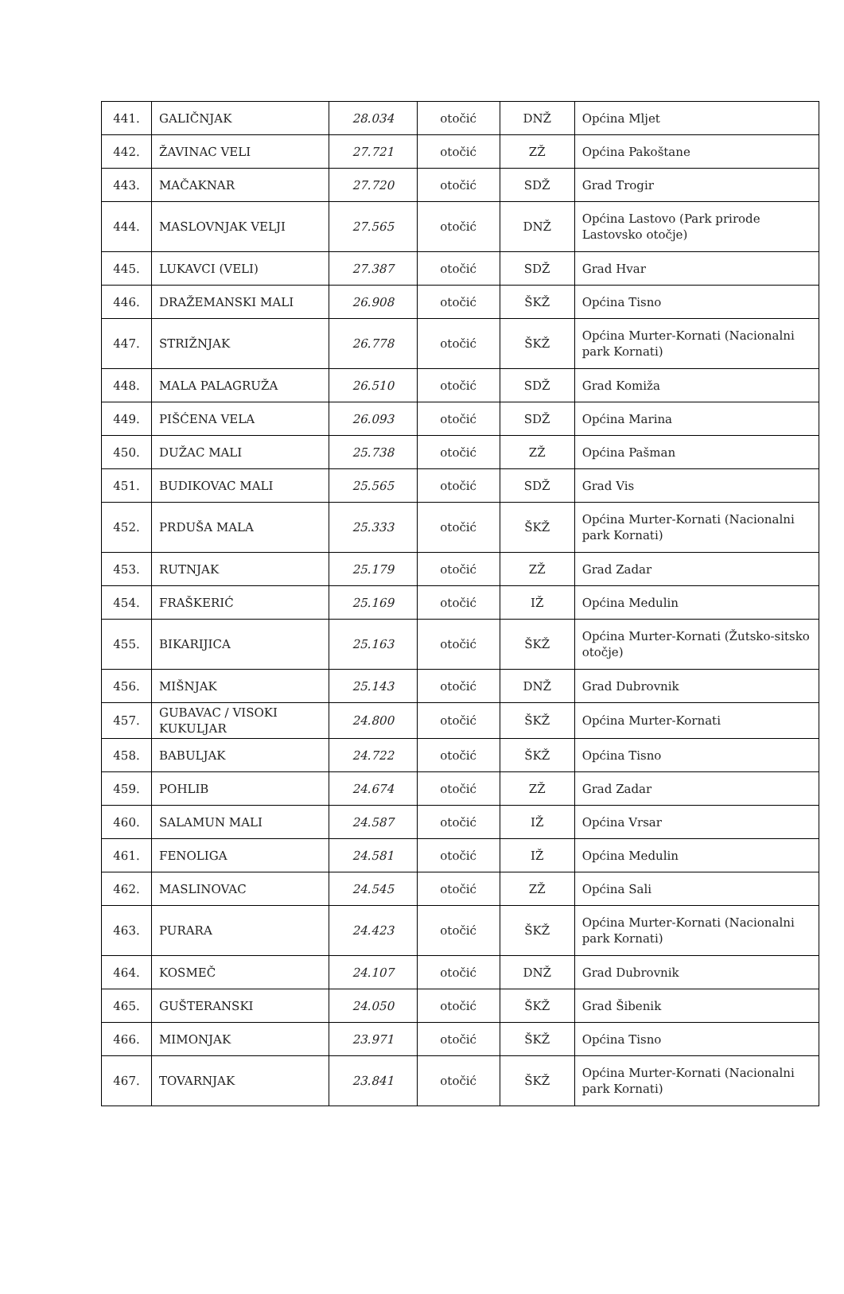| 441. | GALIČNJAK | 28.034 | otočić | DNŽ | Općina Mljet |
| 442. | ŽAVINAC VELI | 27.721 | otočić | ZŽ | Općina Pakoštane |
| 443. | MAČAKNAR | 27.720 | otočić | SDŽ | Grad Trogir |
| 444. | MASLOVNJAK VELJI | 27.565 | otočić | DNŽ | Općina Lastovo (Park prirode Lastovsko otočje) |
| 445. | LUKAVCI (VELI) | 27.387 | otočić | SDŽ | Grad Hvar |
| 446. | DRAŽEMANSKI MALI | 26.908 | otočić | ŠKŽ | Općina Tisno |
| 447. | STRIŽNJAK | 26.778 | otočić | ŠKŽ | Općina Murter-Kornati (Nacionalni park Kornati) |
| 448. | MALA PALAGRUŽA | 26.510 | otočić | SDŽ | Grad Komiža |
| 449. | PIŠĆENA VELA | 26.093 | otočić | SDŽ | Općina Marina |
| 450. | DUŽAC MALI | 25.738 | otočić | ZŽ | Općina Pašman |
| 451. | BUDIKOVAC MALI | 25.565 | otočić | SDŽ | Grad Vis |
| 452. | PRDUŠA MALA | 25.333 | otočić | ŠKŽ | Općina Murter-Kornati (Nacionalni park Kornati) |
| 453. | RUTNJAK | 25.179 | otočić | ZŽ | Grad Zadar |
| 454. | FRAŠKERIĆ | 25.169 | otočić | IŽ | Općina Medulin |
| 455. | BIKARIJICA | 25.163 | otočić | ŠKŽ | Općina Murter-Kornati (Žutsko-sitsko otočje) |
| 456. | MIŠNJAK | 25.143 | otočić | DNŽ | Grad Dubrovnik |
| 457. | GUBAVAC / VISOKI KUKULJAR | 24.800 | otočić | ŠKŽ | Općina Murter-Kornati |
| 458. | BABULJAK | 24.722 | otočić | ŠKŽ | Općina Tisno |
| 459. | POHLIB | 24.674 | otočić | ZŽ | Grad Zadar |
| 460. | SALAMUN MALI | 24.587 | otočić | IŽ | Općina Vrsar |
| 461. | FENOLIGA | 24.581 | otočić | IŽ | Općina Medulin |
| 462. | MASLINOVAC | 24.545 | otočić | ZŽ | Općina Sali |
| 463. | PURARA | 24.423 | otočić | ŠKŽ | Općina Murter-Kornati (Nacionalni park Kornati) |
| 464. | KOSMEČ | 24.107 | otočić | DNŽ | Grad Dubrovnik |
| 465. | GUŠTERANSKI | 24.050 | otočić | ŠKŽ | Grad Šibenik |
| 466. | MIMONJAK | 23.971 | otočić | ŠKŽ | Općina Tisno |
| 467. | TOVARNJAK | 23.841 | otočić | ŠKŽ | Općina Murter-Kornati (Nacionalni park Kornati) |